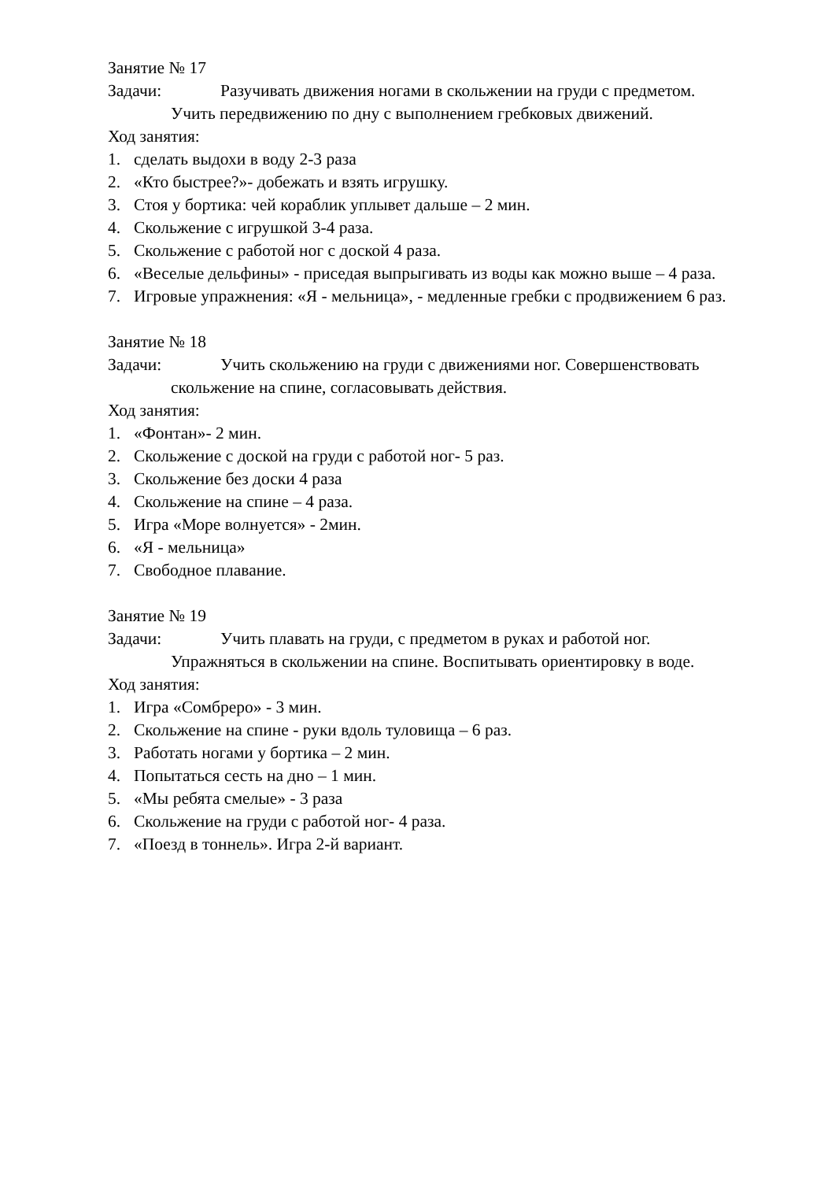Занятие № 17
Задачи: Разучивать движения ногами в скольжении на груди с предметом.
Учить передвижению по дну с выполнением гребковых движений.
Ход занятия:
1. сделать выдохи в воду 2-3 раза
2. «Кто быстрее?»- добежать и взять игрушку.
3. Стоя у бортика: чей кораблик уплывет дальше – 2 мин.
4. Скольжение с игрушкой 3-4 раза.
5. Скольжение с работой ног с доской 4 раза.
6. «Веселые дельфины» - приседая выпрыгивать из воды как можно выше – 4 раза.
7. Игровые упражнения: «Я - мельница», - медленные гребки с продвижением 6 раз.
Занятие № 18
Задачи: Учить скольжению на груди с движениями ног. Совершенствовать
скольжение на спине, согласовывать действия.
Ход занятия:
1. «Фонтан»- 2 мин.
2. Скольжение с доской на груди с работой ног- 5 раз.
3. Скольжение без доски 4 раза
4. Скольжение на спине – 4 раза.
5. Игра «Море волнуется» - 2мин.
6. «Я - мельница»
7. Свободное плавание.
Занятие № 19
Задачи: Учить плавать на груди, с предметом в руках и работой ног.
Упражняться в скольжении на спине. Воспитывать ориентировку в воде.
Ход занятия:
1. Игра «Сомбреро» - 3 мин.
2. Скольжение на спине - руки вдоль туловища – 6 раз.
3. Работать ногами у бортика – 2 мин.
4. Попытаться сесть на дно – 1 мин.
5. «Мы ребята смелые» - 3 раза
6. Скольжение на груди с работой ног- 4 раза.
7. «Поезд в тоннель». Игра 2-й вариант.